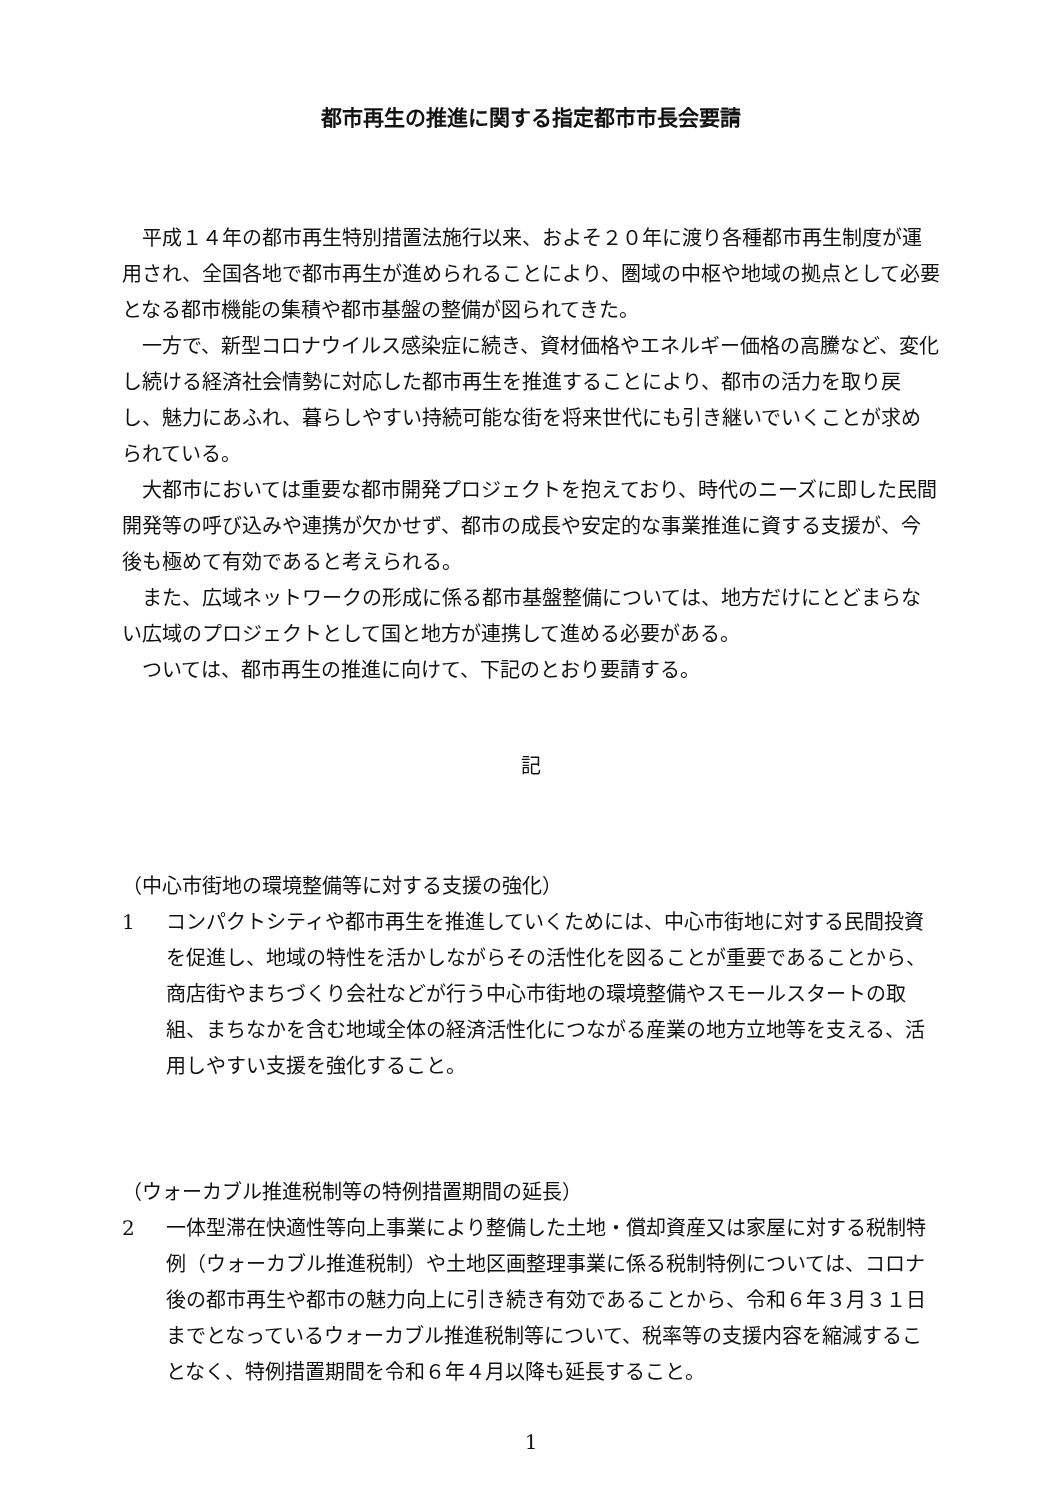都市再生の推進に関する指定都市市長会要請
平成１４年の都市再生特別措置法施行以来、およそ２０年に渡り各種都市再生制度が運用され、全国各地で都市再生が進められることにより、圏域の中枢や地域の拠点として必要となる都市機能の集積や都市基盤の整備が図られてきた。
一方で、新型コロナウイルス感染症に続き、資材価格やエネルギー価格の高騰など、変化し続ける経済社会情勢に対応した都市再生を推進することにより、都市の活力を取り戻し、魅力にあふれ、暮らしやすい持続可能な街を将来世代にも引き継いでいくことが求められている。
大都市においては重要な都市開発プロジェクトを抱えており、時代のニーズに即した民間開発等の呼び込みや連携が欠かせず、都市の成長や安定的な事業推進に資する支援が、今後も極めて有効であると考えられる。
また、広域ネットワークの形成に係る都市基盤整備については、地方だけにとどまらない広域のプロジェクトとして国と地方が連携して進める必要がある。
ついては、都市再生の推進に向けて、下記のとおり要請する。
記
（中心市街地の環境整備等に対する支援の強化）
1 コンパクトシティや都市再生を推進していくためには、中心市街地に対する民間投資を促進し、地域の特性を活かしながらその活性化を図ることが重要であることから、商店街やまちづくり会社などが行う中心市街地の環境整備やスモールスタートの取組、まちなかを含む地域全体の経済活性化につながる産業の地方立地等を支える、活用しやすい支援を強化すること。
（ウォーカブル推進税制等の特例措置期間の延長）
2 一体型滞在快適性等向上事業により整備した土地・償却資産又は家屋に対する税制特例（ウォーカブル推進税制）や土地区画整理事業に係る税制特例については、コロナ後の都市再生や都市の魅力向上に引き続き有効であることから、令和６年３月３１日までとなっているウォーカブル推進税制等について、税率等の支援内容を縮減することなく、特例措置期間を令和６年４月以降も延長すること。
1